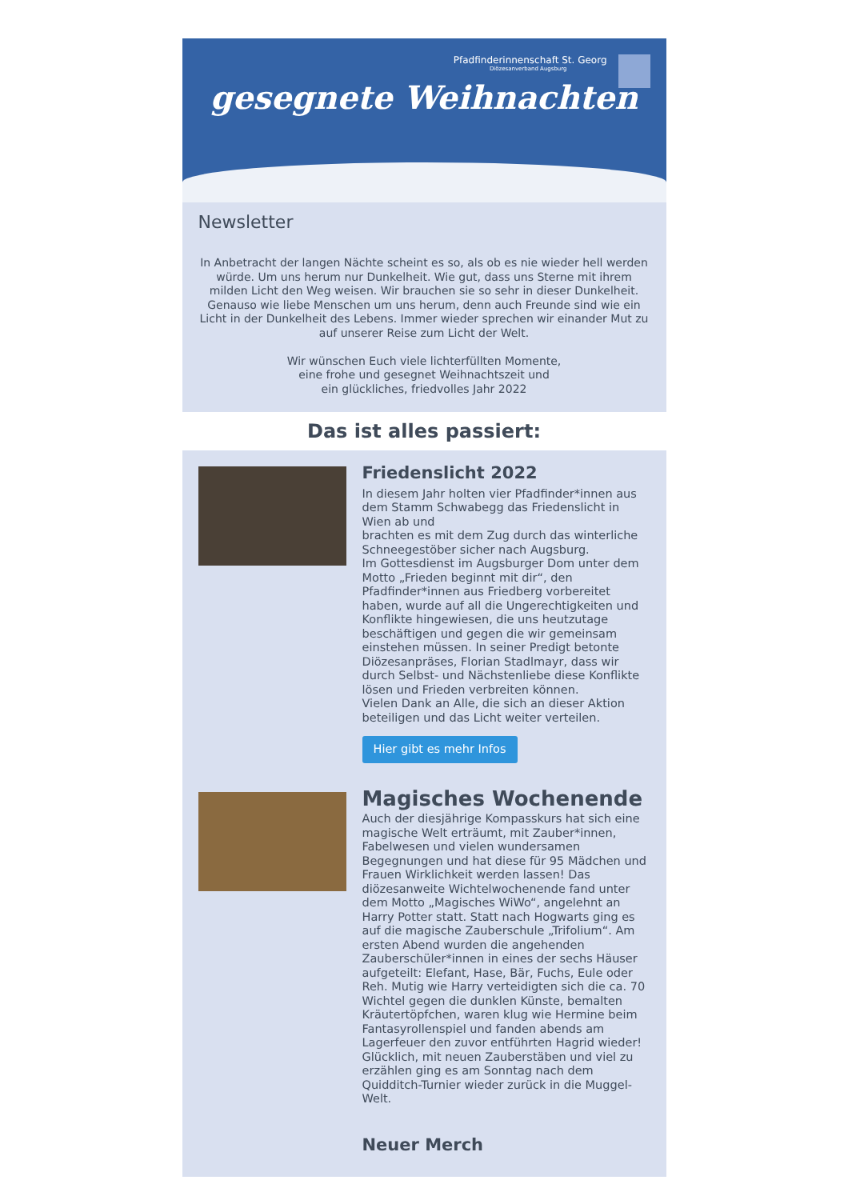Pfadfinderinnenschaft St. Georg
Diözesanverband Augsburg
gesegnete Weihnachten
Newsletter
In Anbetracht der langen Nächte scheint es so, als ob es nie wieder hell werden würde. Um uns herum nur Dunkelheit. Wie gut, dass uns Sterne mit ihrem milden Licht den Weg weisen. Wir brauchen sie so sehr in dieser Dunkelheit.
Genauso wie liebe Menschen um uns herum, denn auch Freunde sind wie ein Licht in der Dunkelheit des Lebens. Immer wieder sprechen wir einander Mut zu auf unserer Reise zum Licht der Welt.
Wir wünschen Euch viele lichterfüllten Momente,
eine frohe und gesegnet Weihnachtszeit und
ein glückliches, friedvolles Jahr 2022
Das ist alles passiert:
Friedenslicht 2022
In diesem Jahr holten vier Pfadfinder*innen aus dem Stamm Schwabegg das Friedenslicht in Wien ab und
brachten es mit dem Zug durch das winterliche Schneegestöber sicher nach Augsburg.
Im Gottesdienst im Augsburger Dom unter dem Motto „Frieden beginnt mit dir“, den Pfadfinder*innen aus Friedberg vorbereitet haben, wurde auf all die Ungerechtigkeiten und Konflikte hingewiesen, die uns heutzutage beschäftigen und gegen die wir gemeinsam einstehen müssen. In seiner Predigt betonte Diözesanpräses, Florian Stadlmayr, dass wir durch Selbst- und Nächstenliebe diese Konflikte lösen und Frieden verbreiten können.
Vielen Dank an Alle, die sich an dieser Aktion beteiligen und das Licht weiter verteilen.
Hier gibt es mehr Infos
Magisches Wochenende
Auch der diesjährige Kompasskurs hat sich eine magische Welt erträumt, mit Zauber*innen, Fabelwesen und vielen wundersamen Begegnungen und hat diese für 95 Mädchen und Frauen Wirklichkeit werden lassen! Das diözesanweite Wichtelwochenende fand unter dem Motto „Magisches WiWo“, angelehnt an Harry Potter statt. Statt nach Hogwarts ging es auf die magische Zauberschule „Trifolium“. Am ersten Abend wurden die angehenden Zauberschüler*innen in eines der sechs Häuser aufgeteilt: Elefant, Hase, Bär, Fuchs, Eule oder Reh. Mutig wie Harry verteidigten sich die ca. 70 Wichtel gegen die dunklen Künste, bemalten Kräutertöpfchen, waren klug wie Hermine beim Fantasyrollenspiel und fanden abends am Lagerfeuer den zuvor entführten Hagrid wieder! Glücklich, mit neuen Zauberstäben und viel zu erzählen ging es am Sonntag nach dem Quidditch-Turnier wieder zurück in die Muggel-Welt.
Neuer Merch